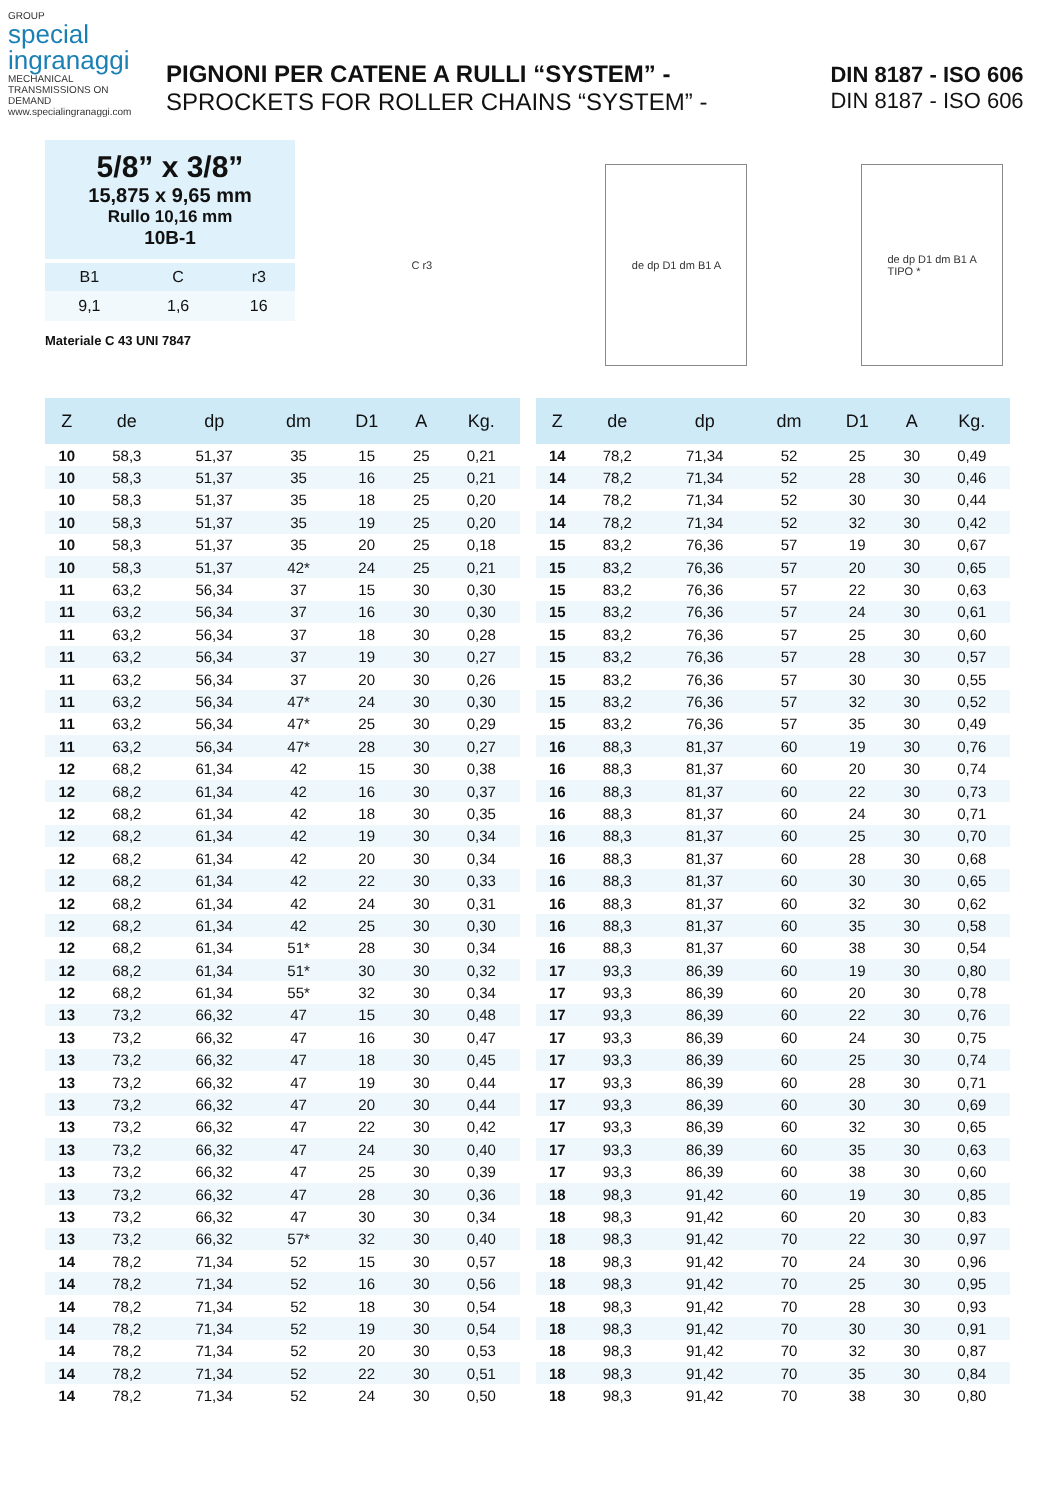GROUP
special
ingranaggi
MECHANICAL TRANSMISSIONS ON DEMAND
www.specialingranaggi.com
PIGNONI PER CATENE A RULLI “SYSTEM” -
SPROCKETS FOR ROLLER CHAINS “SYSTEM” -
DIN 8187 - ISO 606
DIN 8187 - ISO 606
5/8” x 3/8”
15,875 x 9,65 mm
Rullo 10,16 mm
10B-1
| B1 | C | r3 |
| --- | --- | --- |
| 9,1 | 1,6 | 16 |
Materiale C 43 UNI 7847
C r3 de dp D1 dm B1 A
de dp D1 dm B1 A
TIPO *
| Z | de | dp | dm | D1 | A | Kg. |
| --- | --- | --- | --- | --- | --- | --- |
| 10 | 58,3 | 51,37 | 35 | 15 | 25 | 0,21 |
| 10 | 58,3 | 51,37 | 35 | 16 | 25 | 0,21 |
| 10 | 58,3 | 51,37 | 35 | 18 | 25 | 0,20 |
| 10 | 58,3 | 51,37 | 35 | 19 | 25 | 0,20 |
| 10 | 58,3 | 51,37 | 35 | 20 | 25 | 0,18 |
| 10 | 58,3 | 51,37 | 42* | 24 | 25 | 0,21 |
| 11 | 63,2 | 56,34 | 37 | 15 | 30 | 0,30 |
| 11 | 63,2 | 56,34 | 37 | 16 | 30 | 0,30 |
| 11 | 63,2 | 56,34 | 37 | 18 | 30 | 0,28 |
| 11 | 63,2 | 56,34 | 37 | 19 | 30 | 0,27 |
| 11 | 63,2 | 56,34 | 37 | 20 | 30 | 0,26 |
| 11 | 63,2 | 56,34 | 47* | 24 | 30 | 0,30 |
| 11 | 63,2 | 56,34 | 47* | 25 | 30 | 0,29 |
| 11 | 63,2 | 56,34 | 47* | 28 | 30 | 0,27 |
| 12 | 68,2 | 61,34 | 42 | 15 | 30 | 0,38 |
| 12 | 68,2 | 61,34 | 42 | 16 | 30 | 0,37 |
| 12 | 68,2 | 61,34 | 42 | 18 | 30 | 0,35 |
| 12 | 68,2 | 61,34 | 42 | 19 | 30 | 0,34 |
| 12 | 68,2 | 61,34 | 42 | 20 | 30 | 0,34 |
| 12 | 68,2 | 61,34 | 42 | 22 | 30 | 0,33 |
| 12 | 68,2 | 61,34 | 42 | 24 | 30 | 0,31 |
| 12 | 68,2 | 61,34 | 42 | 25 | 30 | 0,30 |
| 12 | 68,2 | 61,34 | 51* | 28 | 30 | 0,34 |
| 12 | 68,2 | 61,34 | 51* | 30 | 30 | 0,32 |
| 12 | 68,2 | 61,34 | 55* | 32 | 30 | 0,34 |
| 13 | 73,2 | 66,32 | 47 | 15 | 30 | 0,48 |
| 13 | 73,2 | 66,32 | 47 | 16 | 30 | 0,47 |
| 13 | 73,2 | 66,32 | 47 | 18 | 30 | 0,45 |
| 13 | 73,2 | 66,32 | 47 | 19 | 30 | 0,44 |
| 13 | 73,2 | 66,32 | 47 | 20 | 30 | 0,44 |
| 13 | 73,2 | 66,32 | 47 | 22 | 30 | 0,42 |
| 13 | 73,2 | 66,32 | 47 | 24 | 30 | 0,40 |
| 13 | 73,2 | 66,32 | 47 | 25 | 30 | 0,39 |
| 13 | 73,2 | 66,32 | 47 | 28 | 30 | 0,36 |
| 13 | 73,2 | 66,32 | 47 | 30 | 30 | 0,34 |
| 13 | 73,2 | 66,32 | 57* | 32 | 30 | 0,40 |
| 14 | 78,2 | 71,34 | 52 | 15 | 30 | 0,57 |
| 14 | 78,2 | 71,34 | 52 | 16 | 30 | 0,56 |
| 14 | 78,2 | 71,34 | 52 | 18 | 30 | 0,54 |
| 14 | 78,2 | 71,34 | 52 | 19 | 30 | 0,54 |
| 14 | 78,2 | 71,34 | 52 | 20 | 30 | 0,53 |
| 14 | 78,2 | 71,34 | 52 | 22 | 30 | 0,51 |
| 14 | 78,2 | 71,34 | 52 | 24 | 30 | 0,50 |
| Z | de | dp | dm | D1 | A | Kg. |
| --- | --- | --- | --- | --- | --- | --- |
| 14 | 78,2 | 71,34 | 52 | 25 | 30 | 0,49 |
| 14 | 78,2 | 71,34 | 52 | 28 | 30 | 0,46 |
| 14 | 78,2 | 71,34 | 52 | 30 | 30 | 0,44 |
| 14 | 78,2 | 71,34 | 52 | 32 | 30 | 0,42 |
| 15 | 83,2 | 76,36 | 57 | 19 | 30 | 0,67 |
| 15 | 83,2 | 76,36 | 57 | 20 | 30 | 0,65 |
| 15 | 83,2 | 76,36 | 57 | 22 | 30 | 0,63 |
| 15 | 83,2 | 76,36 | 57 | 24 | 30 | 0,61 |
| 15 | 83,2 | 76,36 | 57 | 25 | 30 | 0,60 |
| 15 | 83,2 | 76,36 | 57 | 28 | 30 | 0,57 |
| 15 | 83,2 | 76,36 | 57 | 30 | 30 | 0,55 |
| 15 | 83,2 | 76,36 | 57 | 32 | 30 | 0,52 |
| 15 | 83,2 | 76,36 | 57 | 35 | 30 | 0,49 |
| 16 | 88,3 | 81,37 | 60 | 19 | 30 | 0,76 |
| 16 | 88,3 | 81,37 | 60 | 20 | 30 | 0,74 |
| 16 | 88,3 | 81,37 | 60 | 22 | 30 | 0,73 |
| 16 | 88,3 | 81,37 | 60 | 24 | 30 | 0,71 |
| 16 | 88,3 | 81,37 | 60 | 25 | 30 | 0,70 |
| 16 | 88,3 | 81,37 | 60 | 28 | 30 | 0,68 |
| 16 | 88,3 | 81,37 | 60 | 30 | 30 | 0,65 |
| 16 | 88,3 | 81,37 | 60 | 32 | 30 | 0,62 |
| 16 | 88,3 | 81,37 | 60 | 35 | 30 | 0,58 |
| 16 | 88,3 | 81,37 | 60 | 38 | 30 | 0,54 |
| 17 | 93,3 | 86,39 | 60 | 19 | 30 | 0,80 |
| 17 | 93,3 | 86,39 | 60 | 20 | 30 | 0,78 |
| 17 | 93,3 | 86,39 | 60 | 22 | 30 | 0,76 |
| 17 | 93,3 | 86,39 | 60 | 24 | 30 | 0,75 |
| 17 | 93,3 | 86,39 | 60 | 25 | 30 | 0,74 |
| 17 | 93,3 | 86,39 | 60 | 28 | 30 | 0,71 |
| 17 | 93,3 | 86,39 | 60 | 30 | 30 | 0,69 |
| 17 | 93,3 | 86,39 | 60 | 32 | 30 | 0,65 |
| 17 | 93,3 | 86,39 | 60 | 35 | 30 | 0,63 |
| 17 | 93,3 | 86,39 | 60 | 38 | 30 | 0,60 |
| 18 | 98,3 | 91,42 | 60 | 19 | 30 | 0,85 |
| 18 | 98,3 | 91,42 | 60 | 20 | 30 | 0,83 |
| 18 | 98,3 | 91,42 | 70 | 22 | 30 | 0,97 |
| 18 | 98,3 | 91,42 | 70 | 24 | 30 | 0,96 |
| 18 | 98,3 | 91,42 | 70 | 25 | 30 | 0,95 |
| 18 | 98,3 | 91,42 | 70 | 28 | 30 | 0,93 |
| 18 | 98,3 | 91,42 | 70 | 30 | 30 | 0,91 |
| 18 | 98,3 | 91,42 | 70 | 32 | 30 | 0,87 |
| 18 | 98,3 | 91,42 | 70 | 35 | 30 | 0,84 |
| 18 | 98,3 | 91,42 | 70 | 38 | 30 | 0,80 |